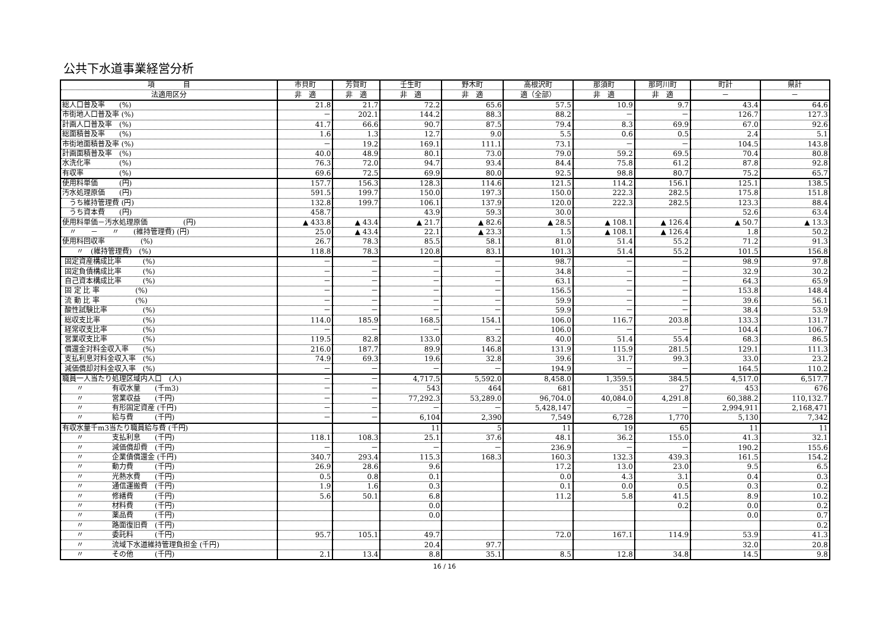公共下水道事業経営分析
| 項 目 | 市貝町 | 芳賀町 | 壬生町 | 野木町 | 高根沢町 | 那須町 | 那珂川町 | 町計 | 県計 |
| --- | --- | --- | --- | --- | --- | --- | --- | --- | --- |
| 法適用区分 | 非 適 | 非 適 | 非 適 | 非 適 | 適（全部） | 非 適 | 非 適 | － | － |
| 総人口普及率 (%) | 21.8 | 21.7 | 72.2 | 65.6 | 57.5 | 10.9 | 9.7 | 43.4 | 64.6 |
| 市街地人口普及率 (%) | － | 202.1 | 144.2 | 88.3 | 88.2 | － | － | 126.7 | 127.3 |
| 計画人口普及率 (%) | 41.7 | 66.6 | 90.7 | 87.5 | 79.4 | 8.3 | 69.9 | 67.0 | 92.6 |
| 総面積普及率 (%) | 1.6 | 1.3 | 12.7 | 9.0 | 5.5 | 0.6 | 0.5 | 2.4 | 5.1 |
| 市街地面積普及率 (%) | － | 19.2 | 169.1 | 111.1 | 73.1 | － | － | 104.5 | 143.8 |
| 計画面積普及率 (%) | 40.0 | 48.9 | 80.1 | 73.0 | 79.0 | 59.2 | 69.5 | 70.4 | 80.8 |
| 水洗化率 (%) | 76.3 | 72.0 | 94.7 | 93.4 | 84.4 | 75.8 | 61.2 | 87.8 | 92.8 |
| 有収率 (%) | 69.6 | 72.5 | 69.9 | 80.0 | 92.5 | 98.8 | 80.7 | 75.2 | 65.7 |
| 使用料単価 (円) | 157.7 | 156.3 | 128.3 | 114.6 | 121.5 | 114.2 | 156.1 | 125.1 | 138.5 |
| 汚水処理原価 (円) | 591.5 | 199.7 | 150.0 | 197.3 | 150.0 | 222.3 | 282.5 | 175.8 | 151.8 |
| うち維持管理費 (円) | 132.8 | 199.7 | 106.1 | 137.9 | 120.0 | 222.3 | 282.5 | 123.3 | 88.4 |
| うち資本費 (円) | 458.7 | | 43.9 | 59.3 | 30.0 | | | 52.6 | 63.4 |
| 使用料単価－汚水処理原価 (円) | ▲ 433.8 | ▲ 43.4 | ▲ 21.7 | ▲ 82.6 | ▲ 28.5 | ▲ 108.1 | ▲ 126.4 | ▲ 50.7 | ▲ 13.3 |
| 〃 － 〃 (維持管理費) (円) | 25.0 | ▲ 43.4 | 22.1 | ▲ 23.3 | 1.5 | ▲ 108.1 | ▲ 126.4 | 1.8 | 50.2 |
| 使用料回収率 (%) | 26.7 | 78.3 | 85.5 | 58.1 | 81.0 | 51.4 | 55.2 | 71.2 | 91.3 |
| 〃 (維持管理費) (%) | 118.8 | 78.3 | 120.8 | 83.1 | 101.3 | 51.4 | 55.2 | 101.5 | 156.8 |
| 固定資産構成比率 (%) | － | － | － | － | 98.7 | － | － | 98.9 | 97.8 |
| 固定負債構成比率 (%) | － | － | － | － | 34.8 | － | － | 32.9 | 30.2 |
| 自己資本構成比率 (%) | － | － | － | － | 63.1 | － | － | 64.3 | 65.9 |
| 固 定 比 率 (%) | － | － | － | － | 156.5 | － | － | 153.8 | 148.4 |
| 流 動 比 率 (%) | － | － | － | － | 59.9 | － | － | 39.6 | 56.1 |
| 酸性試験比率 (%) | － | － | － | － | 59.9 | － | － | 38.4 | 53.9 |
| 総収支比率 (%) | 114.0 | 185.9 | 168.5 | 154.1 | 106.0 | 116.7 | 203.8 | 133.3 | 131.7 |
| 経常収支比率 (%) | － | － | － | － | 106.0 | － | － | 104.4 | 106.7 |
| 営業収支比率 (%) | 119.5 | 82.8 | 133.0 | 83.2 | 40.0 | 51.4 | 55.4 | 68.3 | 86.5 |
| 償還金対料金収入率 (%) | 216.0 | 187.7 | 89.9 | 146.8 | 131.9 | 115.9 | 281.5 | 129.1 | 111.3 |
| 支払利息対料金収入率 (%) | 74.9 | 69.3 | 19.6 | 32.8 | 39.6 | 31.7 | 99.3 | 33.0 | 23.2 |
| 減価償却対料金収入率 (%) | － | － | － | － | 194.9 | － | － | 164.5 | 110.2 |
| 職員一人当たり処理区域内人口 (人) | － | － | 4,717.5 | 5,592.0 | 8,458.0 | 1,359.5 | 384.5 | 4,517.0 | 6,517.7 |
| 〃 有収水量 (千m3) | － | － | 543 | 464 | 681 | 351 | 27 | 453 | 676 |
| 〃 営業収益 (千円) | － | － | 77,292.3 | 53,289.0 | 96,704.0 | 40,084.0 | 4,291.8 | 60,388.2 | 110,132.7 |
| 〃 有形固定資産 (千円) | － | － | － | － | 5,428,147 | － | － | 2,994,911 | 2,168,471 |
| 〃 給与費 (千円) | － | － | 6,104 | 2,390 | 7,549 | 6,728 | 1,770 | 5,130 | 7,342 |
| 有収水量千m3当たり職員給与費 (千円) | | | 11 | 5 | 11 | 19 | 65 | 11 | 11 |
| 〃 支払利息 (千円) | 118.1 | 108.3 | 25.1 | 37.6 | 48.1 | 36.2 | 155.0 | 41.3 | 32.1 |
| 〃 減価償却費 (千円) | － | － | － | － | 236.9 | － | － | 190.2 | 155.6 |
| 〃 企業債償還金 (千円) | 340.7 | 293.4 | 115.3 | 168.3 | 160.3 | 132.3 | 439.3 | 161.5 | 154.2 |
| 〃 動力費 (千円) | 26.9 | 28.6 | 9.6 | | 17.2 | 13.0 | 23.0 | 9.5 | 6.5 |
| 〃 光熱水費 (千円) | 0.5 | 0.8 | 0.1 | | 0.0 | 4.3 | 3.1 | 0.4 | 0.3 |
| 〃 通信運搬費 (千円) | 1.9 | 1.6 | 0.3 | | 0.1 | 0.0 | 0.5 | 0.3 | 0.2 |
| 〃 修繕費 (千円) | 5.6 | 50.1 | 6.8 | | 11.2 | 5.8 | 41.5 | 8.9 | 10.2 |
| 〃 材料費 (千円) | | | 0.0 | | | | 0.2 | 0.0 | 0.2 |
| 〃 薬品費 (千円) | | | 0.0 | | | | | 0.0 | 0.7 |
| 〃 路面復旧費 (千円) | | | | | | | | | 0.2 |
| 〃 委託料 (千円) | 95.7 | 105.1 | 49.7 | | 72.0 | 167.1 | 114.9 | 53.9 | 41.3 |
| 〃 流域下水道維持管理負担金 (千円) | | | 20.4 | 97.7 | | | | 32.0 | 20.8 |
| 〃 その他 (千円) | 2.1 | 13.4 | 8.8 | 35.1 | 8.5 | 12.8 | 34.8 | 14.5 | 9.8 |
16 / 16